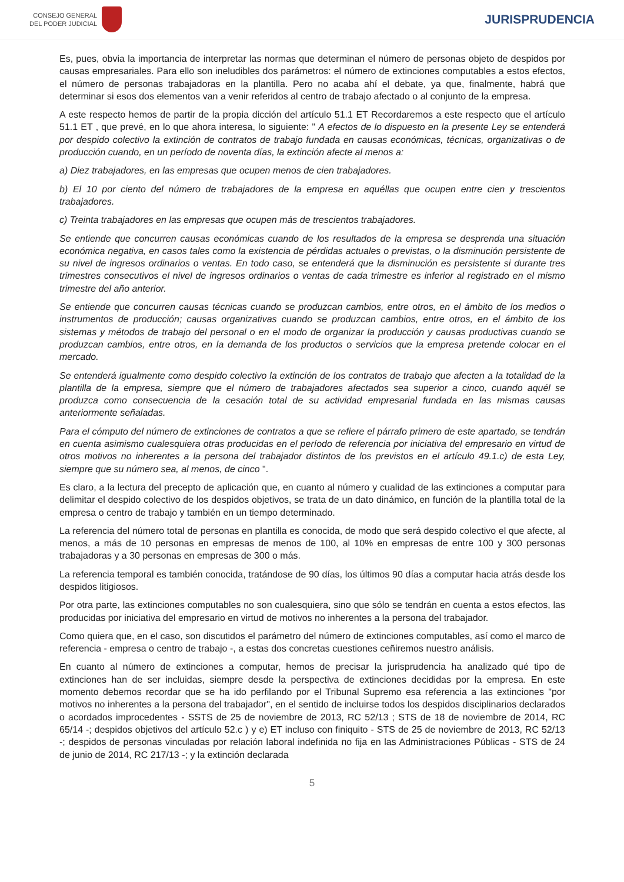CONSEJO GENERAL
DEL PODER JUDICIAL
JURISPRUDENCIA
Es, pues, obvia la importancia de interpretar las normas que determinan el número de personas objeto de despidos por causas empresariales. Para ello son ineludibles dos parámetros: el número de extinciones computables a estos efectos, el número de personas trabajadoras en la plantilla. Pero no acaba ahí el debate, ya que, finalmente, habrá que determinar si esos dos elementos van a venir referidos al centro de trabajo afectado o al conjunto de la empresa.
A este respecto hemos de partir de la propia dicción del artículo 51.1 ET Recordaremos a este respecto que el artículo 51.1 ET , que prevé, en lo que ahora interesa, lo siguiente: " A efectos de lo dispuesto en la presente Ley se entenderá por despido colectivo la extinción de contratos de trabajo fundada en causas económicas, técnicas, organizativas o de producción cuando, en un período de noventa días, la extinción afecte al menos a:
a) Diez trabajadores, en las empresas que ocupen menos de cien trabajadores.
b) El 10 por ciento del número de trabajadores de la empresa en aquéllas que ocupen entre cien y trescientos trabajadores.
c) Treinta trabajadores en las empresas que ocupen más de trescientos trabajadores.
Se entiende que concurren causas económicas cuando de los resultados de la empresa se desprenda una situación económica negativa, en casos tales como la existencia de pérdidas actuales o previstas, o la disminución persistente de su nivel de ingresos ordinarios o ventas. En todo caso, se entenderá que la disminución es persistente si durante tres trimestres consecutivos el nivel de ingresos ordinarios o ventas de cada trimestre es inferior al registrado en el mismo trimestre del año anterior.
Se entiende que concurren causas técnicas cuando se produzcan cambios, entre otros, en el ámbito de los medios o instrumentos de producción; causas organizativas cuando se produzcan cambios, entre otros, en el ámbito de los sistemas y métodos de trabajo del personal o en el modo de organizar la producción y causas productivas cuando se produzcan cambios, entre otros, en la demanda de los productos o servicios que la empresa pretende colocar en el mercado.
Se entenderá igualmente como despido colectivo la extinción de los contratos de trabajo que afecten a la totalidad de la plantilla de la empresa, siempre que el número de trabajadores afectados sea superior a cinco, cuando aquél se produzca como consecuencia de la cesación total de su actividad empresarial fundada en las mismas causas anteriormente señaladas.
Para el cómputo del número de extinciones de contratos a que se refiere el párrafo primero de este apartado, se tendrán en cuenta asimismo cualesquiera otras producidas en el período de referencia por iniciativa del empresario en virtud de otros motivos no inherentes a la persona del trabajador distintos de los previstos en el artículo 49.1.c) de esta Ley, siempre que su número sea, al menos, de cinco ".
Es claro, a la lectura del precepto de aplicación que, en cuanto al número y cualidad de las extinciones a computar para delimitar el despido colectivo de los despidos objetivos, se trata de un dato dinámico, en función de la plantilla total de la empresa o centro de trabajo y también en un tiempo determinado.
La referencia del número total de personas en plantilla es conocida, de modo que será despido colectivo el que afecte, al menos, a más de 10 personas en empresas de menos de 100, al 10% en empresas de entre 100 y 300 personas trabajadoras y a 30 personas en empresas de 300 o más.
La referencia temporal es también conocida, tratándose de 90 días, los últimos 90 días a computar hacia atrás desde los despidos litigiosos.
Por otra parte, las extinciones computables no son cualesquiera, sino que sólo se tendrán en cuenta a estos efectos, las producidas por iniciativa del empresario en virtud de motivos no inherentes a la persona del trabajador.
Como quiera que, en el caso, son discutidos el parámetro del número de extinciones computables, así como el marco de referencia - empresa o centro de trabajo -, a estas dos concretas cuestiones ceñiremos nuestro análisis.
En cuanto al número de extinciones a computar, hemos de precisar la jurisprudencia ha analizado qué tipo de extinciones han de ser incluidas, siempre desde la perspectiva de extinciones decididas por la empresa. En este momento debemos recordar que se ha ido perfilando por el Tribunal Supremo esa referencia a las extinciones "por motivos no inherentes a la persona del trabajador", en el sentido de incluirse todos los despidos disciplinarios declarados o acordados improcedentes - SSTS de 25 de noviembre de 2013, RC 52/13 ; STS de 18 de noviembre de 2014, RC 65/14 -; despidos objetivos del artículo 52.c ) y e) ET incluso con finiquito - STS de 25 de noviembre de 2013, RC 52/13 -; despidos de personas vinculadas por relación laboral indefinida no fija en las Administraciones Públicas - STS de 24 de junio de 2014, RC 217/13 -; y la extinción declarada
5